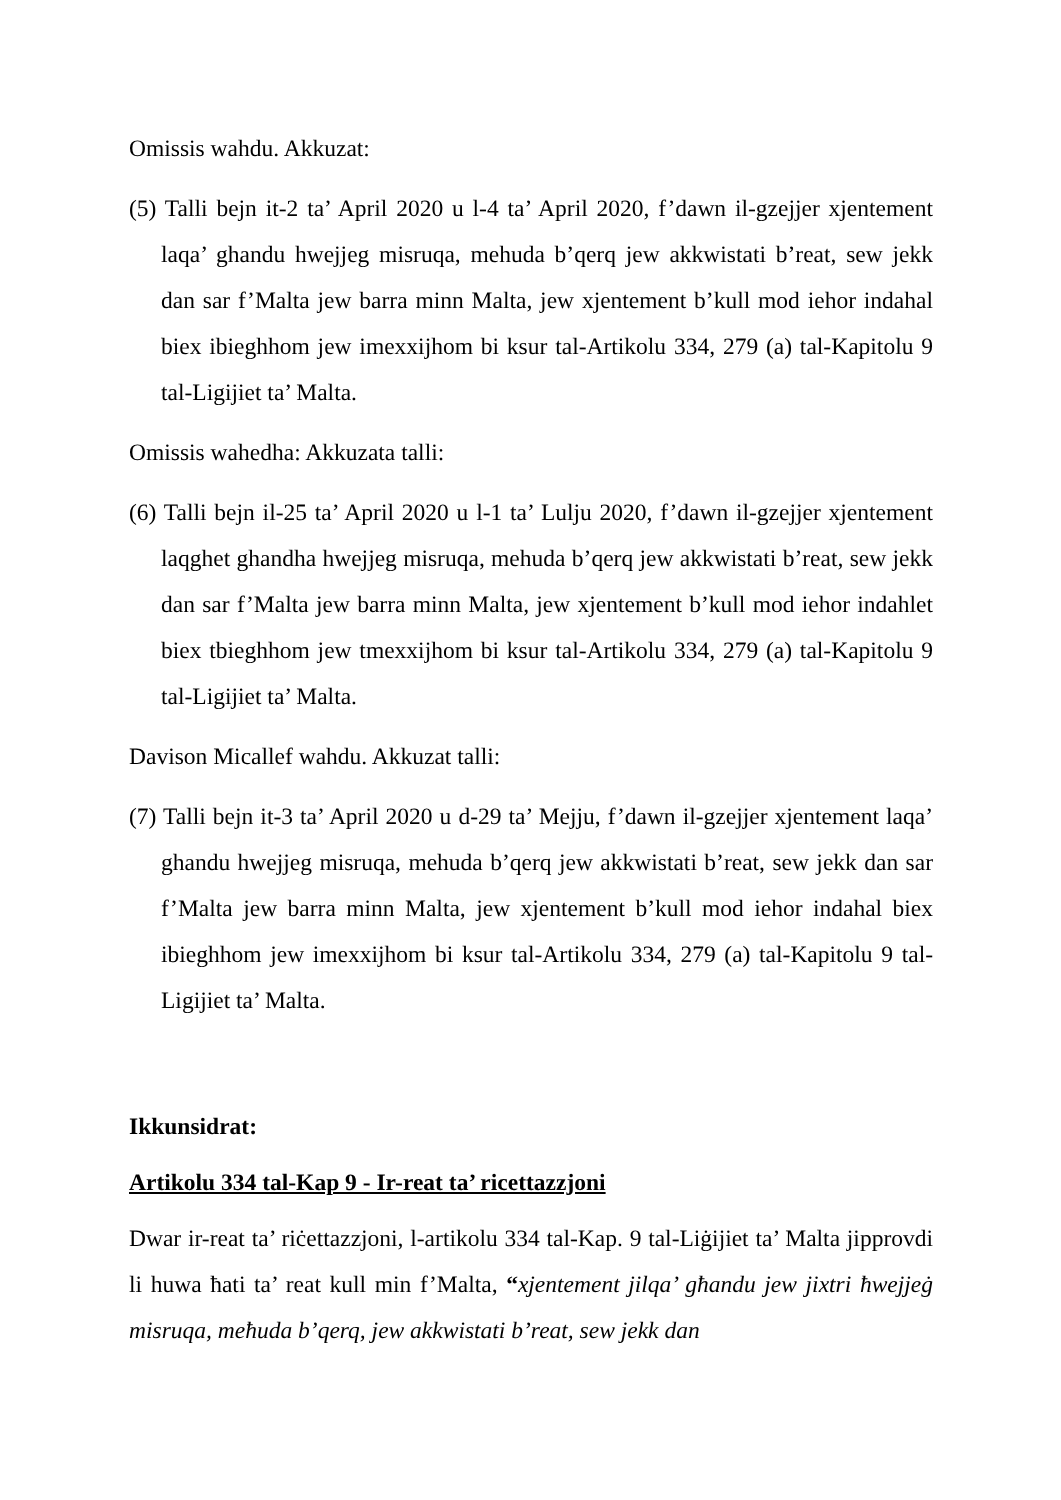Omissis wahdu. Akkuzat:
(5) Talli bejn it-2 ta’ April 2020 u l-4 ta’ April 2020, f’dawn il-gzejjer xjentement laqa’ ghandu hwejjeg misruqa, mehuda b’qerq jew akkwistati b’reat, sew jekk dan sar f’Malta jew barra minn Malta, jew xjentement b’kull mod iehor indahal biex ibieghhom jew imexxijhom bi ksur tal-Artikolu 334, 279 (a) tal-Kapitolu 9 tal-Ligijiet ta’ Malta.
Omissis wahedha: Akkuzata talli:
(6) Talli bejn il-25 ta’ April 2020 u l-1 ta’ Lulju 2020, f’dawn il-gzejjer xjentement laqghet ghandha hwejjeg misruqa, mehuda b’qerq jew akkwistati b’reat, sew jekk dan sar f’Malta jew barra minn Malta, jew xjentement b’kull mod iehor indahlet biex tbieghhom jew tmexxijhom bi ksur tal-Artikolu 334, 279 (a) tal-Kapitolu 9 tal-Ligijiet ta’ Malta.
Davison Micallef wahdu. Akkuzat talli:
(7) Talli bejn it-3 ta’ April 2020 u d-29 ta’ Mejju, f’dawn il-gzejjer xjentement laqa’ ghandu hwejjeg misruqa, mehuda b’qerq jew akkwistati b’reat, sew jekk dan sar f’Malta jew barra minn Malta, jew xjentement b’kull mod iehor indahal biex ibieghhom jew imexxijhom bi ksur tal-Artikolu 334, 279 (a) tal-Kapitolu 9 tal-Ligijiet ta’ Malta.
Ikkunsidrat:
Artikolu 334 tal-Kap 9 - Ir-reat ta’ ricettazzjoni
Dwar ir-reat ta’ riċettazzjoni, l-artikolu 334 tal-Kap. 9 tal-Liġijiet ta’ Malta jipprovdi li huwa ħati ta’ reat kull min f’Malta, “xjentement jilqa’ għandu jew jixtri ħwejjeġ misruqa, meħuda b’qerq, jew akkwistati b’reat, sew jekk dan